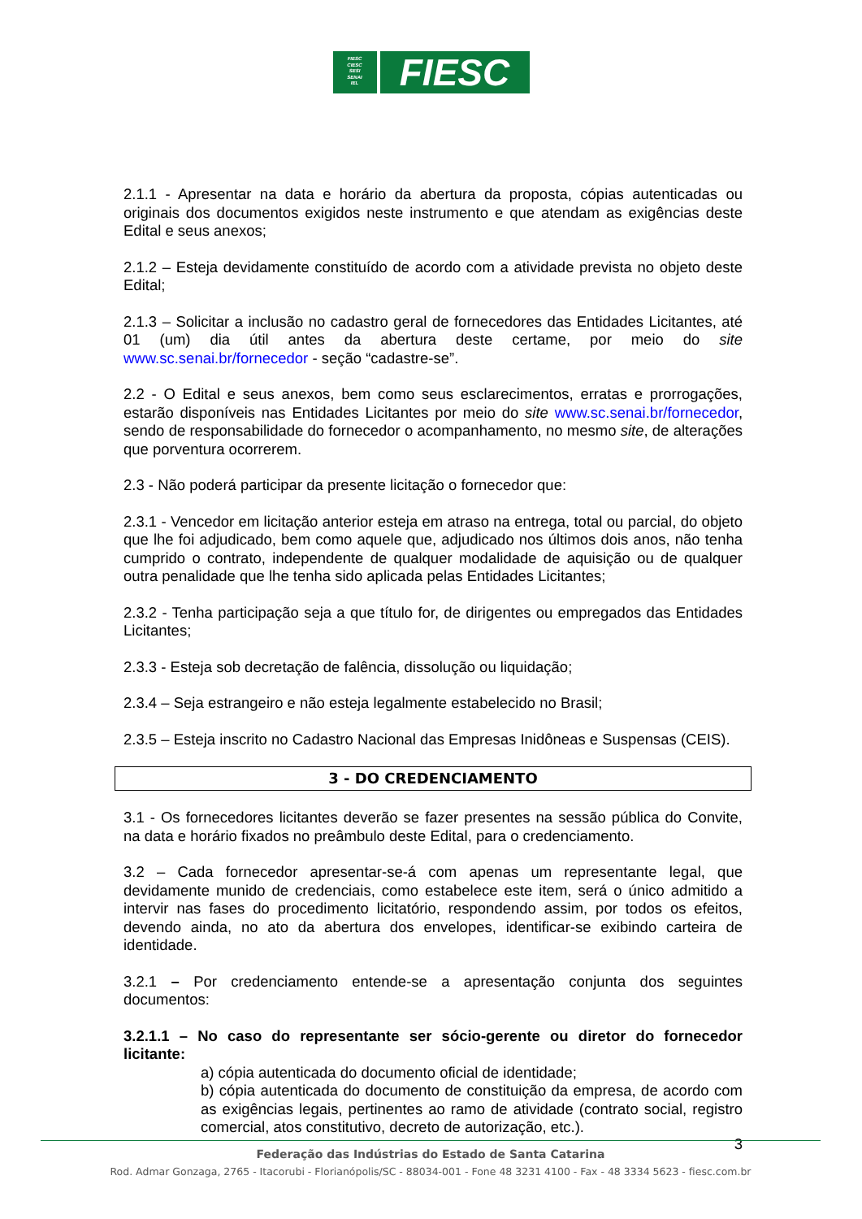FIESC
CIESC
SESI
SENAI
IEL
FIESC
2.1.1 - Apresentar na data e horário da abertura da proposta, cópias autenticadas ou originais dos documentos exigidos neste instrumento e que atendam as exigências deste Edital e seus anexos;
2.1.2 – Esteja devidamente constituído de acordo com a atividade prevista no objeto deste Edital;
2.1.3 – Solicitar a inclusão no cadastro geral de fornecedores das Entidades Licitantes, até 01 (um) dia útil antes da abertura deste certame, por meio do site www.sc.senai.br/fornecedor - seção “cadastre-se”.
2.2 - O Edital e seus anexos, bem como seus esclarecimentos, erratas e prorrogações, estarão disponíveis nas Entidades Licitantes por meio do site www.sc.senai.br/fornecedor, sendo de responsabilidade do fornecedor o acompanhamento, no mesmo site, de alterações que porventura ocorrerem.
2.3 - Não poderá participar da presente licitação o fornecedor que:
2.3.1 - Vencedor em licitação anterior esteja em atraso na entrega, total ou parcial, do objeto que lhe foi adjudicado, bem como aquele que, adjudicado nos últimos dois anos, não tenha cumprido o contrato, independente de qualquer modalidade de aquisição ou de qualquer outra penalidade que lhe tenha sido aplicada pelas Entidades Licitantes;
2.3.2 - Tenha participação seja a que título for, de dirigentes ou empregados das Entidades Licitantes;
2.3.3 - Esteja sob decretação de falência, dissolução ou liquidação;
2.3.4 – Seja estrangeiro e não esteja legalmente estabelecido no Brasil;
2.3.5 – Esteja inscrito no Cadastro Nacional das Empresas Inidôneas e Suspensas (CEIS).
3 - DO CREDENCIAMENTO
3.1 - Os fornecedores licitantes deverão se fazer presentes na sessão pública do Convite, na data e horário fixados no preâmbulo deste Edital, para o credenciamento.
3.2 – Cada fornecedor apresentar-se-á com apenas um representante legal, que devidamente munido de credenciais, como estabelece este item, será o único admitido a intervir nas fases do procedimento licitatório, respondendo assim, por todos os efeitos, devendo ainda, no ato da abertura dos envelopes, identificar-se exibindo carteira de identidade.
3.2.1 – Por credenciamento entende-se a apresentação conjunta dos seguintes documentos:
3.2.1.1 – No caso do representante ser sócio-gerente ou diretor do fornecedor licitante:
a) cópia autenticada do documento oficial de identidade;
b) cópia autenticada do documento de constituição da empresa, de acordo com as exigências legais, pertinentes ao ramo de atividade (contrato social, registro comercial, atos constitutivo, decreto de autorização, etc.).
3
Federação das Indústrias do Estado de Santa Catarina
Rod. Admar Gonzaga, 2765 - Itacorubi - Florianópolis/SC - 88034-001 - Fone 48 3231 4100 - Fax - 48 3334 5623 - fiesc.com.br